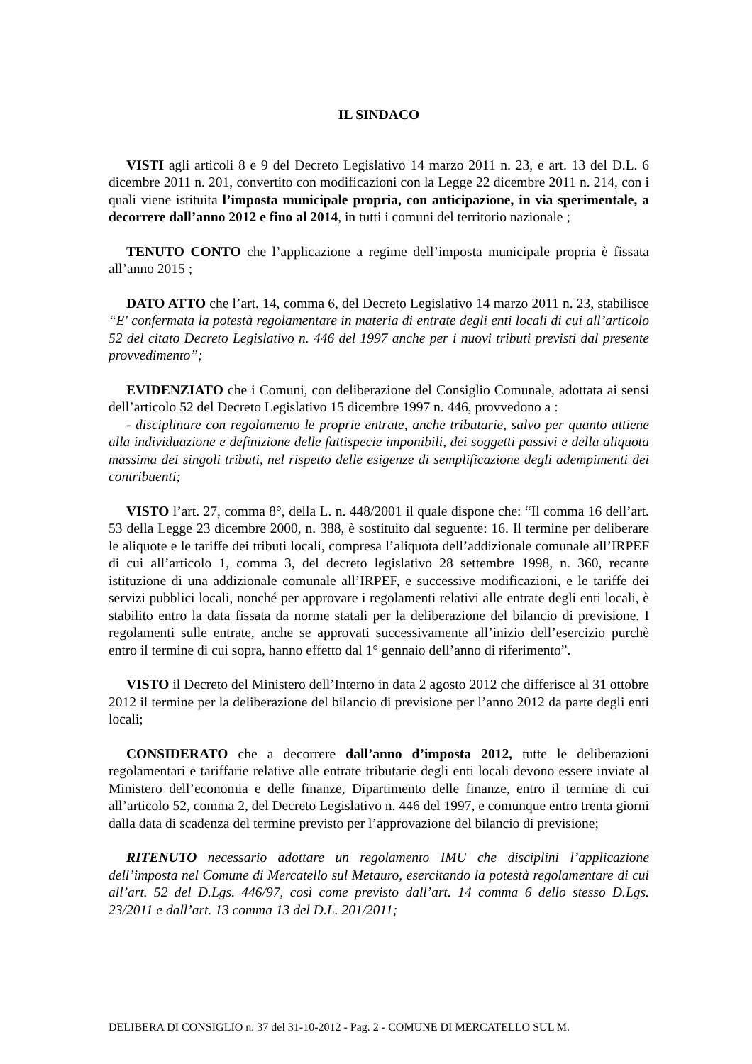IL SINDACO
VISTI agli articoli 8 e 9 del Decreto Legislativo 14 marzo 2011 n. 23, e art. 13 del D.L. 6 dicembre 2011 n. 201, convertito con modificazioni con la Legge 22 dicembre 2011 n. 214, con i quali viene istituita l’imposta municipale propria, con anticipazione, in via sperimentale, a decorrere dall’anno 2012 e fino al 2014, in tutti i comuni del territorio nazionale ;
TENUTO CONTO che l’applicazione a regime dell’imposta municipale propria è fissata all’anno 2015 ;
DATO ATTO che l’art. 14, comma 6, del Decreto Legislativo 14 marzo 2011 n. 23, stabilisce “E' confermata la potestà regolamentare in materia di entrate degli enti locali di cui all’articolo 52 del citato Decreto Legislativo n. 446 del 1997 anche per i nuovi tributi previsti dal presente provvedimento”;
EVIDENZIATO che i Comuni, con deliberazione del Consiglio Comunale, adottata ai sensi dell’articolo 52 del Decreto Legislativo 15 dicembre 1997 n. 446, provvedono a :
- disciplinare con regolamento le proprie entrate, anche tributarie, salvo per quanto attiene alla individuazione e definizione delle fattispecie imponibili, dei soggetti passivi e della aliquota massima dei singoli tributi, nel rispetto delle esigenze di semplificazione degli adempimenti dei contribuenti;
VISTO l’art. 27, comma 8°, della L. n. 448/2001 il quale dispone che: “Il comma 16 dell’art. 53 della Legge 23 dicembre 2000, n. 388, è sostituito dal seguente: 16. Il termine per deliberare le aliquote e le tariffe dei tributi locali, compresa l’aliquota dell’addizionale comunale all’IRPEF di cui all’articolo 1, comma 3, del decreto legislativo 28 settembre 1998, n. 360, recante istituzione di una addizionale comunale all’IRPEF, e successive modificazioni, e le tariffe dei servizi pubblici locali, nonché per approvare i regolamenti relativi alle entrate degli enti locali, è stabilito entro la data fissata da norme statali per la deliberazione del bilancio di previsione. I regolamenti sulle entrate, anche se approvati successivamente all’inizio dell’esercizio purchè entro il termine di cui sopra, hanno effetto dal 1° gennaio dell’anno di riferimento”.
VISTO il Decreto del Ministero dell’Interno in data 2 agosto 2012 che differisce al 31 ottobre 2012 il termine per la deliberazione del bilancio di previsione per l’anno 2012 da parte degli enti locali;
CONSIDERATO che a decorrere dall’anno d’imposta 2012, tutte le deliberazioni regolamentari e tariffarie relative alle entrate tributarie degli enti locali devono essere inviate al Ministero dell’economia e delle finanze, Dipartimento delle finanze, entro il termine di cui all’articolo 52, comma 2, del Decreto Legislativo n. 446 del 1997, e comunque entro trenta giorni dalla data di scadenza del termine previsto per l’approvazione del bilancio di previsione;
RITENUTO necessario adottare un regolamento IMU che disciplini l’applicazione dell’imposta nel Comune di Mercatello sul Metauro, esercitando la potestà regolamentare di cui all’art. 52 del D.Lgs. 446/97, così come previsto dall’art. 14 comma 6 dello stesso D.Lgs. 23/2011 e dall’art. 13 comma 13 del D.L. 201/2011;
DELIBERA DI CONSIGLIO n. 37 del 31-10-2012 - Pag. 2 - COMUNE DI MERCATELLO SUL M.